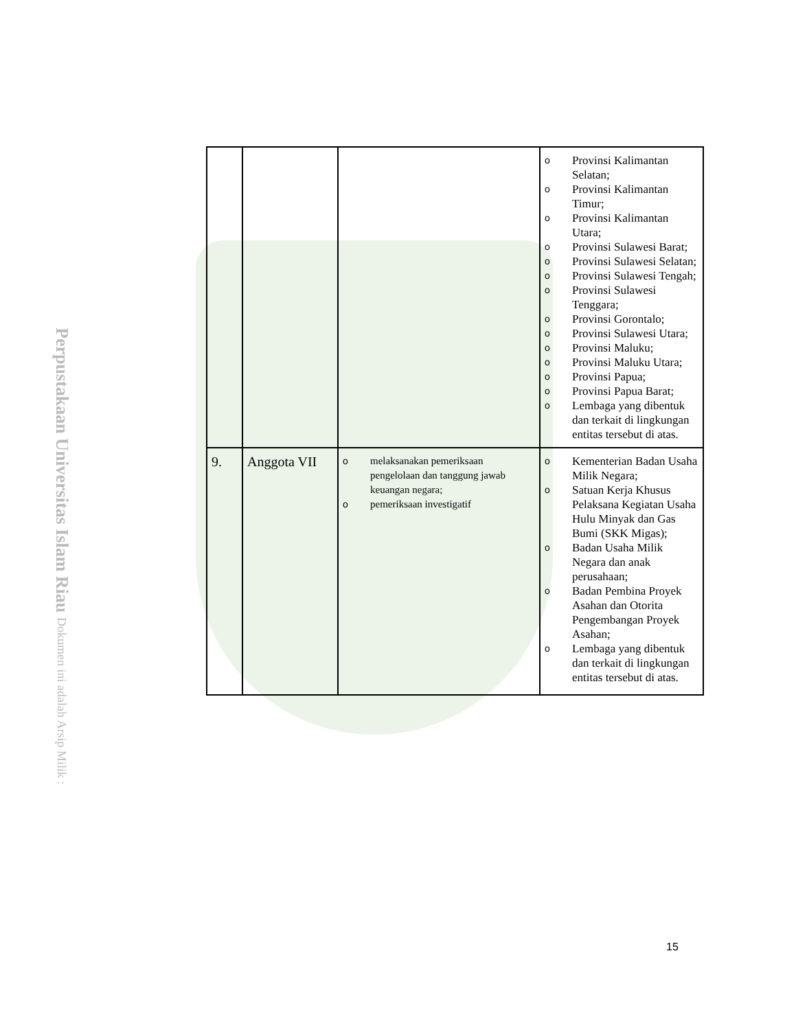Perpustakaan Universitas Islam Riau Dokumen ini adalah Arsip Milik :
| | | | o Provinsi Kalimantan Selatan; o Provinsi Kalimantan Timur; o Provinsi Kalimantan Utara; o Provinsi Sulawesi Barat; o Provinsi Sulawesi Selatan; o Provinsi Sulawesi Tengah; o Provinsi Sulawesi Tenggara; o Provinsi Gorontalo; o Provinsi Sulawesi Utara; o Provinsi Maluku; o Provinsi Maluku Utara; o Provinsi Papua; o Provinsi Papua Barat; o Lembaga yang dibentuk dan terkait di lingkungan entitas tersebut di atas. |
| 9. | Anggota VII | o melaksanakan pemeriksaan pengelolaan dan tanggung jawab keuangan negara; o pemeriksaan investigatif | o Kementerian Badan Usaha Milik Negara; o Satuan Kerja Khusus Pelaksana Kegiatan Usaha Hulu Minyak dan Gas Bumi (SKK Migas); o Badan Usaha Milik Negara dan anak perusahaan; o Badan Pembina Proyek Asahan dan Otorita Pengembangan Proyek Asahan; o Lembaga yang dibentuk dan terkait di lingkungan entitas tersebut di atas. |
15